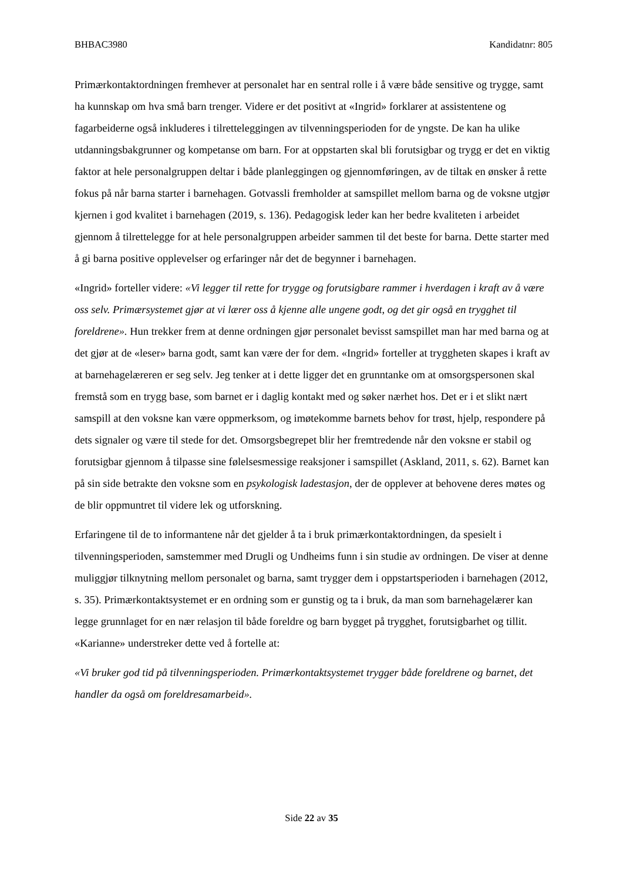BHBAC3980 Kandidatnr: 805
Primærkontaktordningen fremhever at personalet har en sentral rolle i å være både sensitive og trygge, samt ha kunnskap om hva små barn trenger. Videre er det positivt at «Ingrid» forklarer at assistentene og fagarbeiderne også inkluderes i tilretteleggingen av tilvenningsperioden for de yngste. De kan ha ulike utdanningsbakgrunner og kompetanse om barn. For at oppstarten skal bli forutsigbar og trygg er det en viktig faktor at hele personalgruppen deltar i både planleggingen og gjennomføringen, av de tiltak en ønsker å rette fokus på når barna starter i barnehagen. Gotvassli fremholder at samspillet mellom barna og de voksne utgjør kjernen i god kvalitet i barnehagen (2019, s. 136). Pedagogisk leder kan her bedre kvaliteten i arbeidet gjennom å tilrettelegge for at hele personalgruppen arbeider sammen til det beste for barna. Dette starter med å gi barna positive opplevelser og erfaringer når det de begynner i barnehagen.
«Ingrid» forteller videre: «Vi legger til rette for trygge og forutsigbare rammer i hverdagen i kraft av å være oss selv. Primærsystemet gjør at vi lærer oss å kjenne alle ungene godt, og det gir også en trygghet til foreldrene». Hun trekker frem at denne ordningen gjør personalet bevisst samspillet man har med barna og at det gjør at de «leser» barna godt, samt kan være der for dem. «Ingrid» forteller at tryggheten skapes i kraft av at barnehagelæreren er seg selv. Jeg tenker at i dette ligger det en grunntanke om at omsorgspersonen skal fremstå som en trygg base, som barnet er i daglig kontakt med og søker nærhet hos. Det er i et slikt nært samspill at den voksne kan være oppmerksom, og imøtekomme barnets behov for trøst, hjelp, respondere på dets signaler og være til stede for det. Omsorgsbegrepet blir her fremtredende når den voksne er stabil og forutsigbar gjennom å tilpasse sine følelsesmessige reaksjoner i samspillet (Askland, 2011, s. 62). Barnet kan på sin side betrakte den voksne som en psykologisk ladestasjon, der de opplever at behovene deres møtes og de blir oppmuntret til videre lek og utforskning.
Erfaringene til de to informantene når det gjelder å ta i bruk primærkontaktordningen, da spesielt i tilvenningsperioden, samstemmer med Drugli og Undheims funn i sin studie av ordningen. De viser at denne muliggjør tilknytning mellom personalet og barna, samt trygger dem i oppstartsperioden i barnehagen (2012, s. 35). Primærkontaktsystemet er en ordning som er gunstig og ta i bruk, da man som barnehagelærer kan legge grunnlaget for en nær relasjon til både foreldre og barn bygget på trygghet, forutsigbarhet og tillit. «Karianne» understreker dette ved å fortelle at:
«Vi bruker god tid på tilvenningsperioden. Primærkontaktsystemet trygger både foreldrene og barnet, det handler da også om foreldresamarbeid».
Side 22 av 35